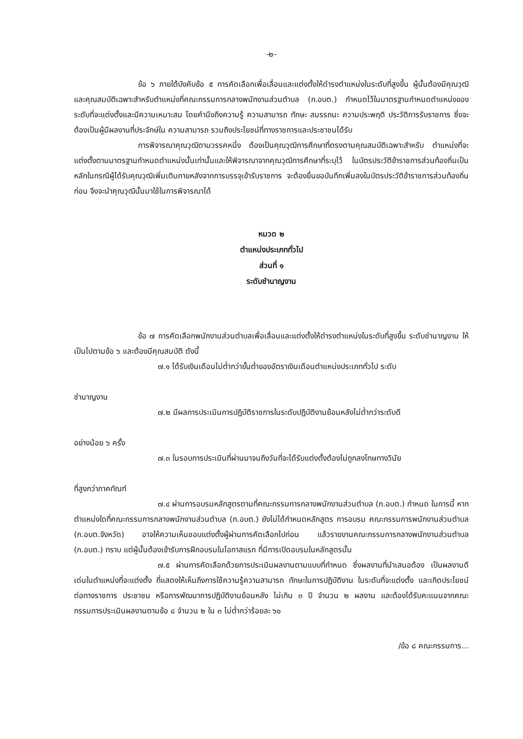-๒-
ข้อ ๖ ภายใต้บังคับข้อ ๕ การคัดเลือกเพื่อเลื่อนและแต่งตั้งให้ดำรงตำแหน่งในระดับที่สูงขึ้น ผู้นั้นต้องมีคุณวุฒิและคุณสมบัติเฉพาะสำหรับตำแหน่งที่คณะกรรมการกลางพนักงานส่วนตำบล (ก.อบต.) กำหนดไว้ในมาตรฐานกำหนดตำแหน่งของระดับที่จะแต่งตั้งและมีความเหมาะสม โดยคำนึงถึงความรู้ ความสามารถ ทักษะ สมรรถนะ ความประพฤติ ประวัติการรับราชการ ซึ่งจะต้องเป็นผู้มีผลงานที่ประจักษ์ใน ความสามารถ รวมถึงประโยชน์ที่ทางราชการและประชาชนได้รับ
การพิจารณาคุณวุฒิตามวรรคหนึ่ง ต้องเป็นคุณวุฒิการศึกษาที่ตรงตามคุณสมบัติเฉพาะสำหรับ ตำแหน่งที่จะแต่งตั้งตามมาตรฐานกำหนดตำแหน่งนั้นเท่านั้นและให้พิจารณาจากคุณวุฒิการศึกษาที่ระบุไว้ ในบัตรประวัติข้าราชการส่วนท้องถิ่นเป็นหลักในกรณีผู้ได้รับคุณวุฒิเพิ่มเติมภายหลังจากการบรรจุเข้ารับราชการ จะต้องยื่นขอบันทึกเพิ่มลงในบัตรประวัติข้าราชการส่วนท้องถิ่นก่อน จึงจะนำคุณวุฒินั้นมาใช้ในการพิจารณาได้
หมวด ๒
ตำแหน่งประเภททั่วไป
ส่วนที่ ๑
ระดับชำนาญงาน
ข้อ ๗ การคัดเลือกพนักงานส่วนตำบลเพื่อเลื่อนและแต่งตั้งให้ดำรงตำแหน่งในระดับที่สูงขึ้น ระดับชำนาญงาน ให้เป็นไปตามข้อ ๖ และต้องมีคุณสมบัติ ดังนี้
๗.๑ ได้รับเงินเดือนไม่ต่ำกว่าขั้นต่ำของอัตราเงินเดือนตำแหน่งประเภททั่วไป ระดับ
ชำนาญงาน
๗.๒ มีผลการประเมินการปฏิบัติราชการในระดับปฏิบัติงานย้อนหลังไม่ต่ำกว่าระดับดี
อย่างน้อย ๖ ครั้ง
๗.๓ ในรอบการประเมินที่ผ่านมาจนถึงวันที่จะได้รับแต่งตั้งต้องไม่ถูกลงโทษทางวินัย
ที่สูงกว่าภาคทัณฑ์
๗.๔ ผ่านการอบรมหลักสูตรตามที่คณะกรรมการกลางพนักงานส่วนตำบล (ก.อบต.) กำหนด ในการนี้ หากตำแหน่งใดที่คณะกรรมการกลางพนักงานส่วนตำบล (ก.อบต.) ยังไม่ได้กำหนดหลักสูตร การอบรม คณะกรรมการพนักงานส่วนตำบล (ก.อบต.จังหวัด) อาจให้ความเห็นชอบแต่งตั้งผู้ผ่านการคัดเลือกไปก่อน แล้วรายงานคณะกรรมการกลางพนักงานส่วนตำบล (ก.อบต.) ทราบ แต่ผู้นั้นต้องเข้ารับการฝึกอบรมในโอกาสแรก ที่มีการเปิดอบรมในหลักสูตรนั้น
๗.๕ ผ่านการคัดเลือกด้วยการประเมินผลงานตามแบบที่กำหนด ซึ่งผลงานที่นำเสนอต้อง เป็นผลงานดีเด่นในตำแหน่งที่จะแต่งตั้ง ที่แสดงให้เห็นถึงการใช้ความรู้ความสามารถ ทักษะในการปฏิบัติงาน ในระดับที่จะแต่งตั้ง และเกิดประโยชน์ต่อทางราชการ ประชาชน หรือการพัฒนาการปฏิบัติงานย้อนหลัง ไม่เกิน ๓ ปี จำนวน ๒ ผลงาน และต้องได้รับคะแนนจากคณะกรรมการประเมินผลงานตามข้อ ๘ จำนวน ๒ ใน ๓ ไม่ต่ำกว่าร้อยละ ๖๐
/ข้อ ๘ คณะกรรมการ...